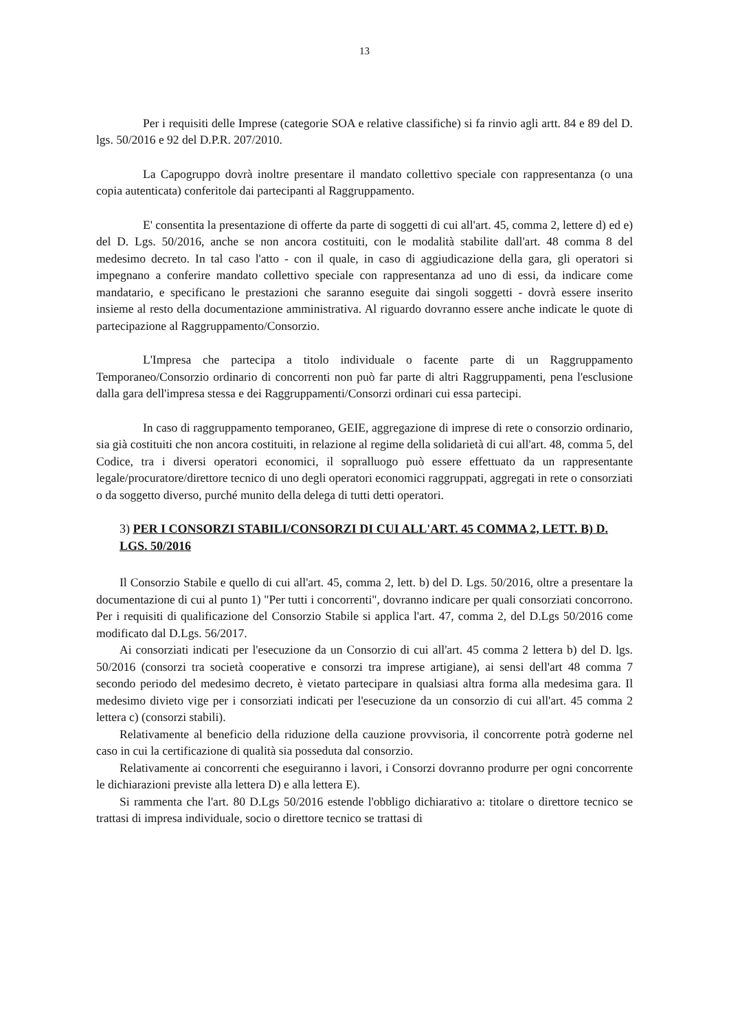13
Per i requisiti delle Imprese (categorie SOA e relative classifiche) si fa rinvio agli artt. 84 e 89 del D. lgs. 50/2016 e 92 del D.P.R. 207/2010.
La Capogruppo dovrà inoltre presentare il mandato collettivo speciale con rappresentanza (o una copia autenticata) conferitole dai partecipanti al Raggruppamento.
E' consentita la presentazione di offerte da parte di soggetti di cui all'art. 45, comma 2, lettere d) ed e) del D. Lgs. 50/2016, anche se non ancora costituiti, con le modalità stabilite dall'art. 48 comma 8 del medesimo decreto. In tal caso l'atto - con il quale, in caso di aggiudicazione della gara, gli operatori si impegnano a conferire mandato collettivo speciale con rappresentanza ad uno di essi, da indicare come mandatario, e specificano le prestazioni che saranno eseguite dai singoli soggetti - dovrà essere inserito insieme al resto della documentazione amministrativa. Al riguardo dovranno essere anche indicate le quote di partecipazione al Raggruppamento/Consorzio.
L'Impresa che partecipa a titolo individuale o facente parte di un Raggruppamento Temporaneo/Consorzio ordinario di concorrenti non può far parte di altri Raggruppamenti, pena l'esclusione dalla gara dell'impresa stessa e dei Raggruppamenti/Consorzi ordinari cui essa partecipi.
In caso di raggruppamento temporaneo, GEIE, aggregazione di imprese di rete o consorzio ordinario, sia già costituiti che non ancora costituiti, in relazione al regime della solidarietà di cui all'art. 48, comma 5, del Codice, tra i diversi operatori economici, il sopralluogo può essere effettuato da un rappresentante legale/procuratore/direttore tecnico di uno degli operatori economici raggruppati, aggregati in rete o consorziati o da soggetto diverso, purché munito della delega di tutti detti operatori.
3) PER I CONSORZI STABILI/CONSORZI DI CUI ALL'ART. 45 COMMA 2, LETT. B) D. LGS. 50/2016
Il Consorzio Stabile e quello di cui all'art. 45, comma 2, lett. b) del D. Lgs. 50/2016, oltre a presentare la documentazione di cui al punto 1) "Per tutti i concorrenti", dovranno indicare per quali consorziati concorrono. Per i requisiti di qualificazione del Consorzio Stabile si applica l'art. 47, comma 2, del D.Lgs 50/2016 come modificato dal D.Lgs. 56/2017.
Ai consorziati indicati per l'esecuzione da un Consorzio di cui all'art. 45 comma 2 lettera b) del D. lgs. 50/2016 (consorzi tra società cooperative e consorzi tra imprese artigiane), ai sensi dell'art 48 comma 7 secondo periodo del medesimo decreto, è vietato partecipare in qualsiasi altra forma alla medesima gara. Il medesimo divieto vige per i consorziati indicati per l'esecuzione da un consorzio di cui all'art. 45 comma 2 lettera c) (consorzi stabili).
Relativamente al beneficio della riduzione della cauzione provvisoria, il concorrente potrà goderne nel caso in cui la certificazione di qualità sia posseduta dal consorzio.
Relativamente ai concorrenti che eseguiranno i lavori, i Consorzi dovranno produrre per ogni concorrente le dichiarazioni previste alla lettera D) e alla lettera E).
Si rammenta che l'art. 80 D.Lgs 50/2016 estende l'obbligo dichiarativo a: titolare o direttore tecnico se trattasi di impresa individuale, socio o direttore tecnico se trattasi di